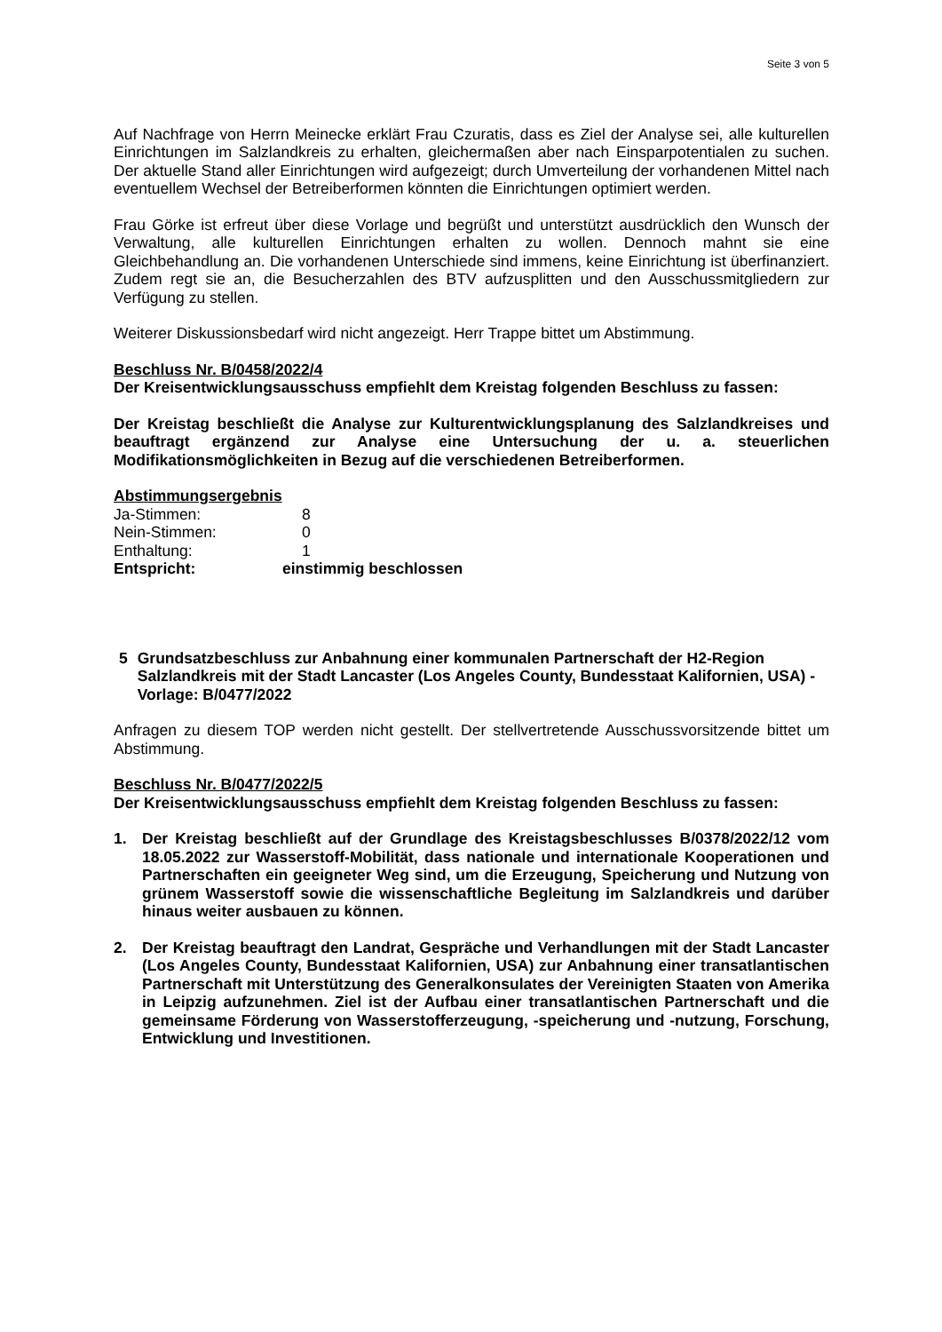Seite 3 von 5
Auf Nachfrage von Herrn Meinecke erklärt Frau Czuratis, dass es Ziel der Analyse sei, alle kulturellen Einrichtungen im Salzlandkreis zu erhalten, gleichermaßen aber nach Einsparpotentialen zu suchen. Der aktuelle Stand aller Einrichtungen wird aufgezeigt; durch Umverteilung der vorhandenen Mittel nach eventuellem Wechsel der Betreiberformen könnten die Einrichtungen optimiert werden.
Frau Görke ist erfreut über diese Vorlage und begrüßt und unterstützt ausdrücklich den Wunsch der Verwaltung, alle kulturellen Einrichtungen erhalten zu wollen. Dennoch mahnt sie eine Gleichbehandlung an. Die vorhandenen Unterschiede sind immens, keine Einrichtung ist überfinanziert. Zudem regt sie an, die Besucherzahlen des BTV aufzusplitten und den Ausschussmitgliedern zur Verfügung zu stellen.
Weiterer Diskussionsbedarf wird nicht angezeigt. Herr Trappe bittet um Abstimmung.
Beschluss Nr. B/0458/2022/4
Der Kreisentwicklungsausschuss empfiehlt dem Kreistag folgenden Beschluss zu fassen:
Der Kreistag beschließt die Analyse zur Kulturentwicklungsplanung des Salzlandkreises und beauftragt ergänzend zur Analyse eine Untersuchung der u. a. steuerlichen Modifikationsmöglichkeiten in Bezug auf die verschiedenen Betreiberformen.
Abstimmungsergebnis
| Ja-Stimmen: | 8 |
| Nein-Stimmen: | 0 |
| Enthaltung: | 1 |
| Entspricht: | einstimmig beschlossen |
5 Grundsatzbeschluss zur Anbahnung einer kommunalen Partnerschaft der H2-Region Salzlandkreis mit der Stadt Lancaster (Los Angeles County, Bundesstaat Kalifornien, USA) - Vorlage: B/0477/2022
Anfragen zu diesem TOP werden nicht gestellt. Der stellvertretende Ausschussvorsitzende bittet um Abstimmung.
Beschluss Nr. B/0477/2022/5
Der Kreisentwicklungsausschuss empfiehlt dem Kreistag folgenden Beschluss zu fassen:
1. Der Kreistag beschließt auf der Grundlage des Kreistagsbeschlusses B/0378/2022/12 vom 18.05.2022 zur Wasserstoff-Mobilität, dass nationale und internationale Kooperationen und Partnerschaften ein geeigneter Weg sind, um die Erzeugung, Speicherung und Nutzung von grünem Wasserstoff sowie die wissenschaftliche Begleitung im Salzlandkreis und darüber hinaus weiter ausbauen zu können.
2. Der Kreistag beauftragt den Landrat, Gespräche und Verhandlungen mit der Stadt Lancaster (Los Angeles County, Bundesstaat Kalifornien, USA) zur Anbahnung einer transatlantischen Partnerschaft mit Unterstützung des Generalkonsulates der Vereinigten Staaten von Amerika in Leipzig aufzunehmen. Ziel ist der Aufbau einer transatlantischen Partnerschaft und die gemeinsame Förderung von Wasserstofferzeugung, -speicherung und -nutzung, Forschung, Entwicklung und Investitionen.